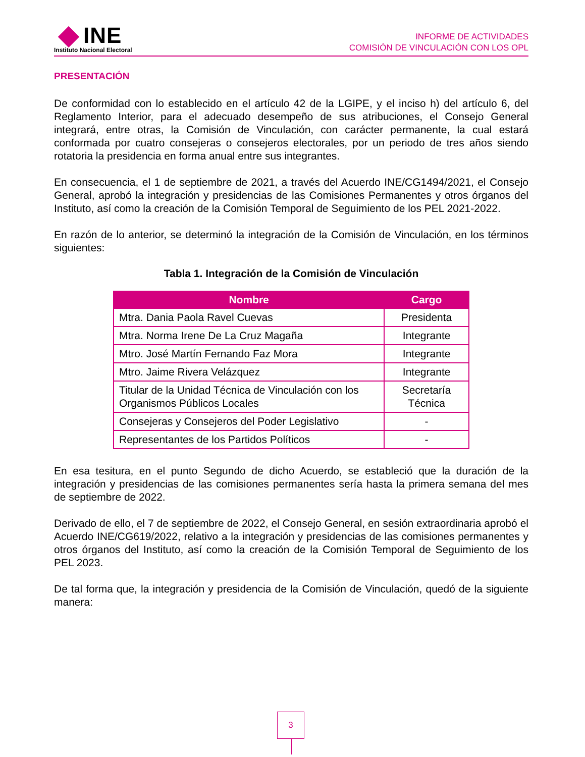INE
Instituto Nacional Electoral
INFORME DE ACTIVIDADES
COMISIÓN DE VINCULACIÓN CON LOS OPL
PRESENTACIÓN
De conformidad con lo establecido en el artículo 42 de la LGIPE, y el inciso h) del artículo 6, del Reglamento Interior, para el adecuado desempeño de sus atribuciones, el Consejo General integrará, entre otras, la Comisión de Vinculación, con carácter permanente, la cual estará conformada por cuatro consejeras o consejeros electorales, por un periodo de tres años siendo rotatoria la presidencia en forma anual entre sus integrantes.
En consecuencia, el 1 de septiembre de 2021, a través del Acuerdo INE/CG1494/2021, el Consejo General, aprobó la integración y presidencias de las Comisiones Permanentes y otros órganos del Instituto, así como la creación de la Comisión Temporal de Seguimiento de los PEL 2021-2022.
En razón de lo anterior, se determinó la integración de la Comisión de Vinculación, en los términos siguientes:
Tabla 1. Integración de la Comisión de Vinculación
| Nombre | Cargo |
| --- | --- |
| Mtra. Dania Paola Ravel Cuevas | Presidenta |
| Mtra. Norma Irene De La Cruz Magaña | Integrante |
| Mtro. José Martín Fernando Faz Mora | Integrante |
| Mtro. Jaime Rivera Velázquez | Integrante |
| Titular de la Unidad Técnica de Vinculación con los Organismos Públicos Locales | Secretaría Técnica |
| Consejeras y Consejeros del Poder Legislativo | - |
| Representantes de los Partidos Políticos | - |
En esa tesitura, en el punto Segundo de dicho Acuerdo, se estableció que la duración de la integración y presidencias de las comisiones permanentes sería hasta la primera semana del mes de septiembre de 2022.
Derivado de ello, el 7 de septiembre de 2022, el Consejo General, en sesión extraordinaria aprobó el Acuerdo INE/CG619/2022, relativo a la integración y presidencias de las comisiones permanentes y otros órganos del Instituto, así como la creación de la Comisión Temporal de Seguimiento de los PEL 2023.
De tal forma que, la integración y presidencia de la Comisión de Vinculación, quedó de la siguiente manera:
3